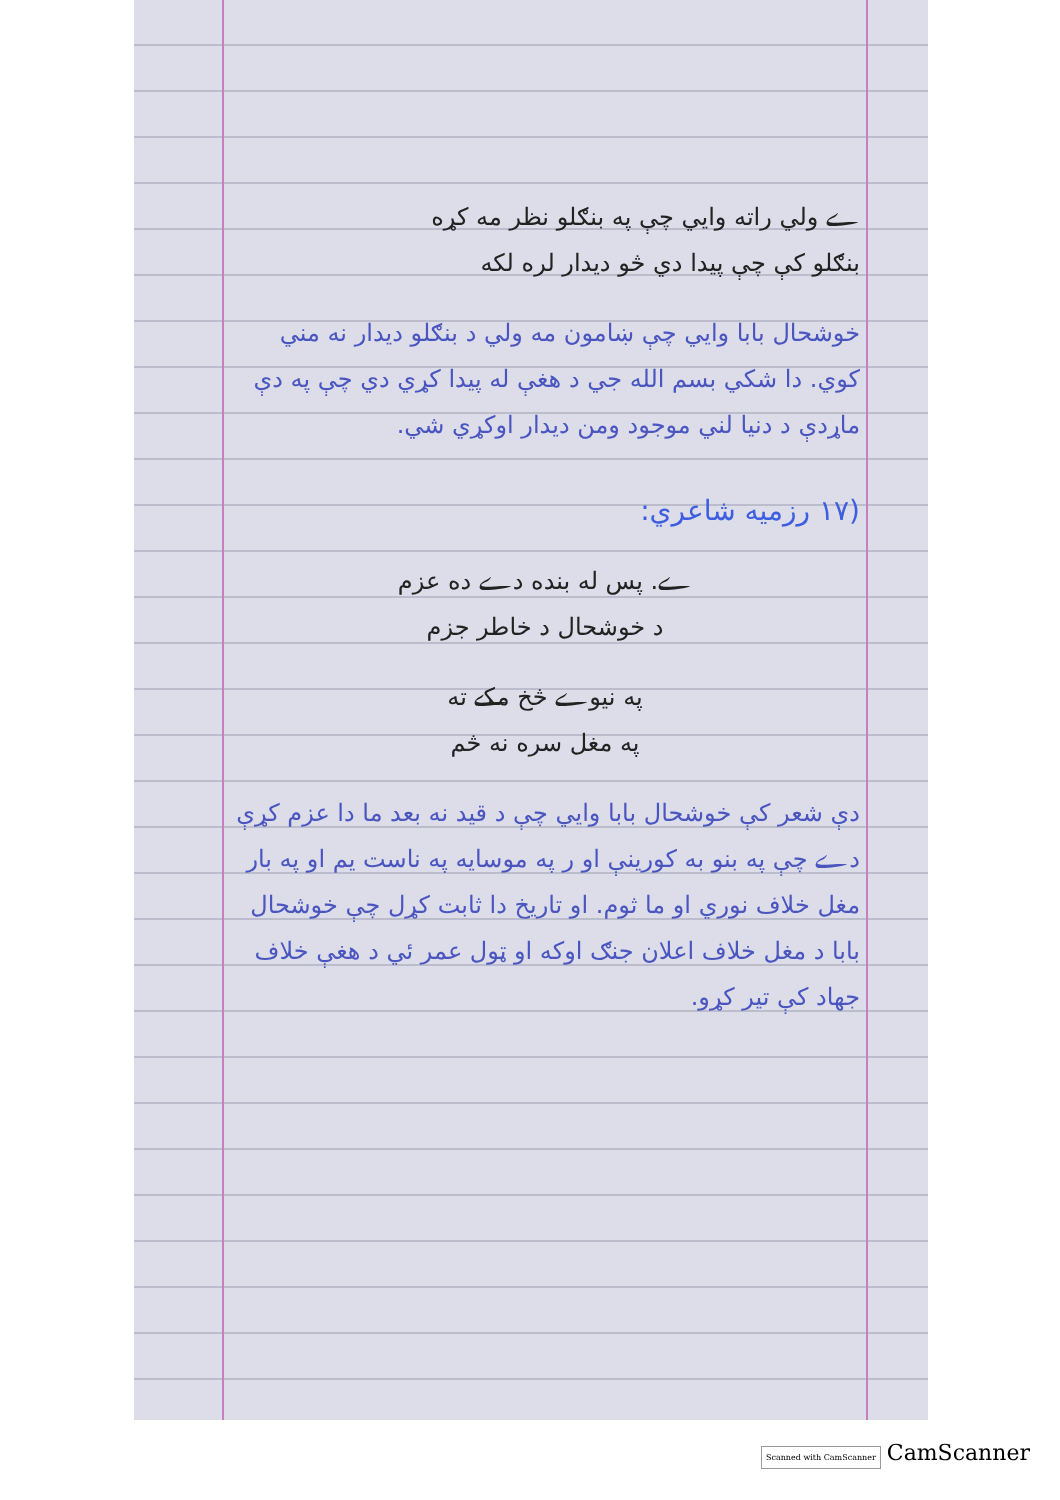ے ولي راته وايي چې په بنګلو نظر مه کړه
بنګلو کې چې پيدا دي څو ديدار لره لکه
خوشحال بابا وايي چې ښامون مه ولي د بنګلو ديدار نه مني کوي. دا شکي بسم الله جي د هغې له پيدا کړي دي چې په دې ماړدې د دنيا لني موجود ومن ديدار اوکړي شي.
(۱۷ رزمیه شاعري:
ے. پس له بنده دے ده عزم
د خوشحال د خاطر جزم
په نيوے څخ مکے ته
په مغل سره نه څم
دې شعر کې خوشحال بابا وايي چې د قيد نه بعد ما دا عزم کړې دے چې په بنو به کورينې او ر په موسايه په ناست يم او په بار مغل خلاف نوري او ما ثوم. او تاريخ دا ثابت کړل چې خوشحال بابا د مغل خلاف اعلان جنګ اوکه او ټول عمر ئي د هغې خلاف جهاد کې تير کړو.
Scanned with CamScanner CamScanner